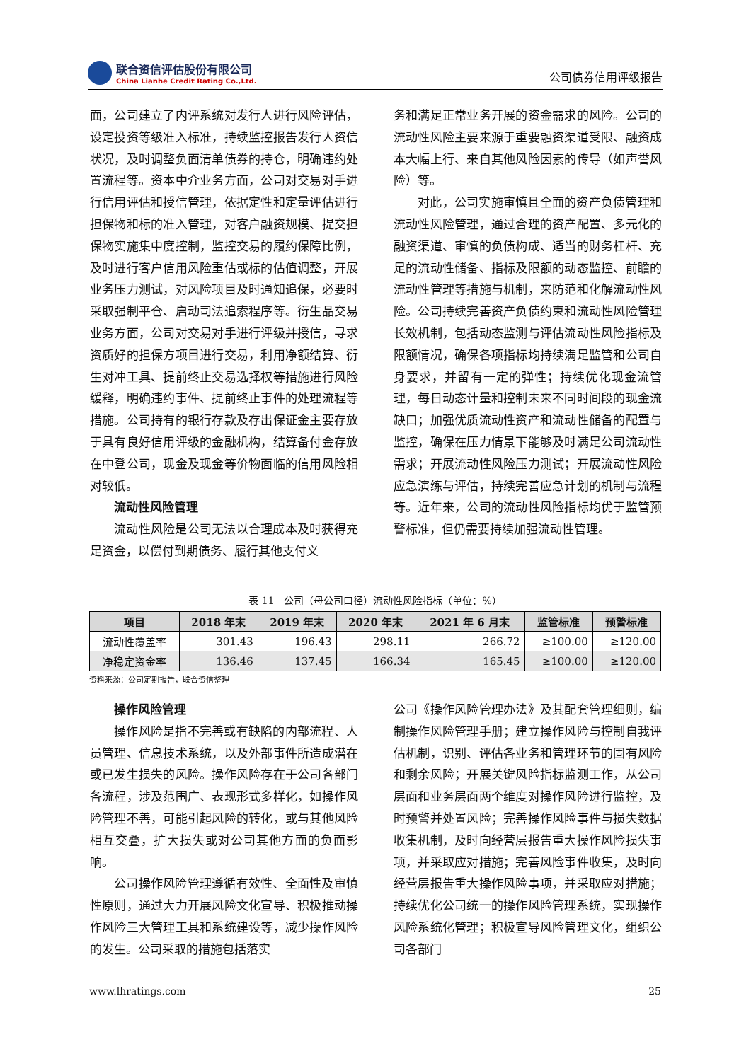联合资信评估股份有限公司
China Lianhe Credit Rating Co.,Ltd.
公司债券信用评级报告
面，公司建立了内评系统对发行人进行风险评估，设定投资等级准入标准，持续监控报告发行人资信状况，及时调整负面清单债券的持仓，明确违约处置流程等。资本中介业务方面，公司对交易对手进行信用评估和授信管理，依据定性和定量评估进行担保物和标的准入管理，对客户融资规模、提交担保物实施集中度控制，监控交易的履约保障比例，及时进行客户信用风险重估或标的估值调整，开展业务压力测试，对风险项目及时通知追保，必要时采取强制平仓、启动司法追索程序等。衍生品交易业务方面，公司对交易对手进行评级并授信，寻求资质好的担保方项目进行交易，利用净额结算、衍生对冲工具、提前终止交易选择权等措施进行风险缓释，明确违约事件、提前终止事件的处理流程等措施。公司持有的银行存款及存出保证金主要存放于具有良好信用评级的金融机构，结算备付金存放在中登公司，现金及现金等价物面临的信用风险相对较低。
流动性风险管理
流动性风险是公司无法以合理成本及时获得充足资金，以偿付到期债务、履行其他支付义
务和满足正常业务开展的资金需求的风险。公司的流动性风险主要来源于重要融资渠道受限、融资成本大幅上行、来自其他风险因素的传导（如声誉风险）等。
对此，公司实施审慎且全面的资产负债管理和流动性风险管理，通过合理的资产配置、多元化的融资渠道、审慎的负债构成、适当的财务杠杆、充足的流动性储备、指标及限额的动态监控、前瞻的流动性管理等措施与机制，来防范和化解流动性风险。公司持续完善资产负债约束和流动性风险管理长效机制，包括动态监测与评估流动性风险指标及限额情况，确保各项指标均持续满足监管和公司自身要求，并留有一定的弹性；持续优化现金流管理，每日动态计量和控制未来不同时间段的现金流缺口；加强优质流动性资产和流动性储备的配置与监控，确保在压力情景下能够及时满足公司流动性需求；开展流动性风险压力测试；开展流动性风险应急演练与评估，持续完善应急计划的机制与流程等。近年来，公司的流动性风险指标均优于监管预警标准，但仍需要持续加强流动性管理。
表 11　公司（母公司口径）流动性风险指标（单位：%）
| 项目 | 2018 年末 | 2019 年末 | 2020 年末 | 2021 年 6 月末 | 监管标准 | 预警标准 |
| --- | --- | --- | --- | --- | --- | --- |
| 流动性覆盖率 | 301.43 | 196.43 | 298.11 | 266.72 | ≥100.00 | ≥120.00 |
| 净稳定资金率 | 136.46 | 137.45 | 166.34 | 165.45 | ≥100.00 | ≥120.00 |
资料来源：公司定期报告，联合资信整理
操作风险管理
操作风险是指不完善或有缺陷的内部流程、人员管理、信息技术系统，以及外部事件所造成潜在或已发生损失的风险。操作风险存在于公司各部门各流程，涉及范围广、表现形式多样化，如操作风险管理不善，可能引起风险的转化，或与其他风险相互交叠，扩大损失或对公司其他方面的负面影响。
公司操作风险管理遵循有效性、全面性及审慎性原则，通过大力开展风险文化宣导、积极推动操作风险三大管理工具和系统建设等，减少操作风险的发生。公司采取的措施包括落实
公司《操作风险管理办法》及其配套管理细则，编制操作风险管理手册；建立操作风险与控制自我评估机制，识别、评估各业务和管理环节的固有风险和剩余风险；开展关键风险指标监测工作，从公司层面和业务层面两个维度对操作风险进行监控，及时预警并处置风险；完善操作风险事件与损失数据收集机制，及时向经营层报告重大操作风险损失事项，并采取应对措施；完善风险事件收集，及时向经营层报告重大操作风险事项，并采取应对措施；持续优化公司统一的操作风险管理系统，实现操作风险系统化管理；积极宣导风险管理文化，组织公司各部门
www.lhratings.com 25